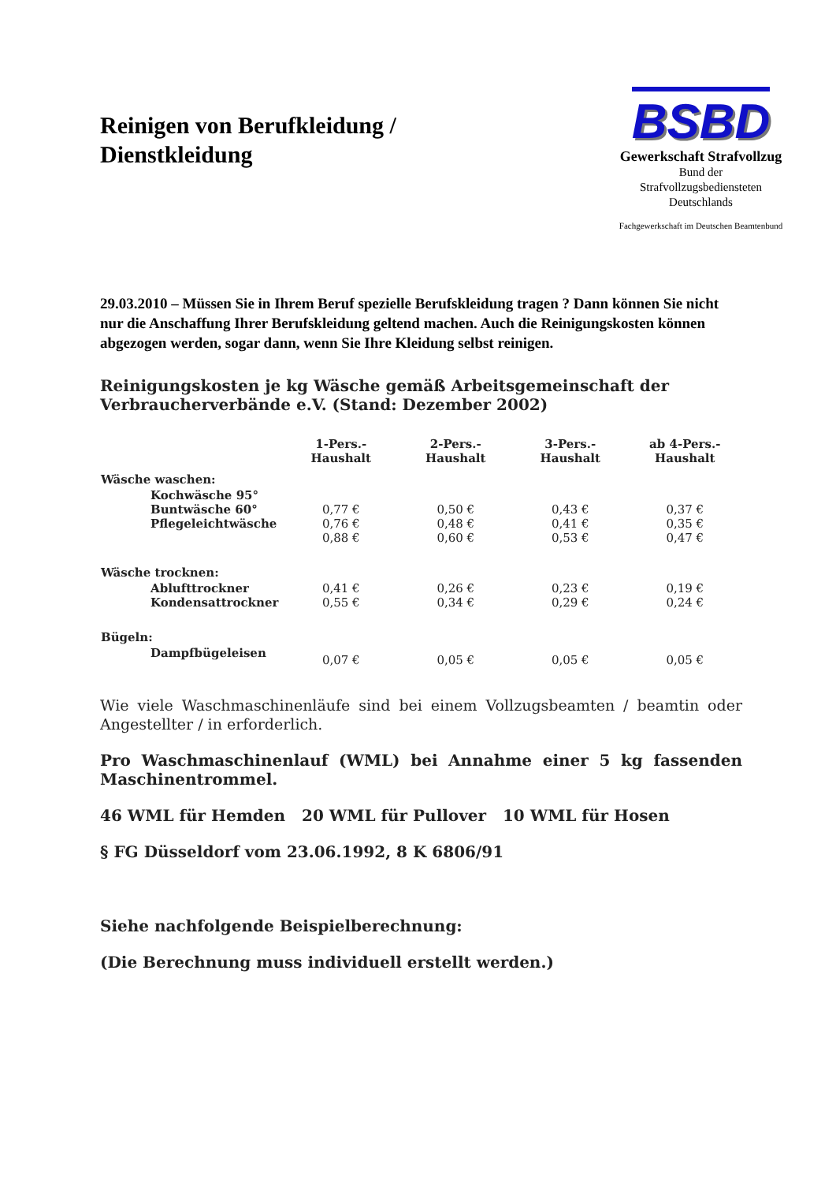Reinigen von Berufkleidung /
Dienstkleidung
BSBD
Gewerkschaft Strafvollzug
Bund der
Strafvollzugsbediensteten
Deutschlands
Fachgewerkschaft im Deutschen Beamtenbund
29.03.2010 – Müssen Sie in Ihrem Beruf spezielle Berufskleidung tragen ? Dann können Sie nicht nur die Anschaffung Ihrer Berufskleidung geltend machen. Auch die Reinigungskosten können abgezogen werden, sogar dann, wenn Sie Ihre Kleidung selbst reinigen.
Reinigungskosten je kg Wäsche gemäß Arbeitsgemeinschaft der Verbraucherverbände e.V. (Stand: Dezember 2002)
| | 1-Pers.- Haushalt | 2-Pers.- Haushalt | 3-Pers.- Haushalt | ab 4-Pers.- Haushalt |
| --- | --- | --- | --- | --- |
| Wäsche waschen: | | | | |
| Kochwäsche 95° Buntwäsche 60° Pflegeleichtwäsche | 0,77 € 0,76 € 0,88 € | 0,50 € 0,48 € 0,60 € | 0,43 € 0,41 € 0,53 € | 0,37 € 0,35 € 0,47 € |
| Wäsche trocknen: | | | | |
| Ablufttrockner Kondensattrockner | 0,41 € 0,55 € | 0,26 € 0,34 € | 0,23 € 0,29 € | 0,19 € 0,24 € |
| Bügeln: | | | | |
| Dampfbügeleisen | 0,07 € | 0,05 € | 0,05 € | 0,05 € |
Wie viele Waschmaschinenläufe sind bei einem Vollzugsbeamten / beamtin oder Angestellter / in erforderlich.
Pro Waschmaschinenlauf (WML) bei Annahme einer 5 kg fassenden Maschinentrommel.
46 WML für Hemden 20 WML für Pullover 10 WML für Hosen
§ FG Düsseldorf vom 23.06.1992, 8 K 6806/91
Siehe nachfolgende Beispielberechnung:
(Die Berechnung muss individuell erstellt werden.)